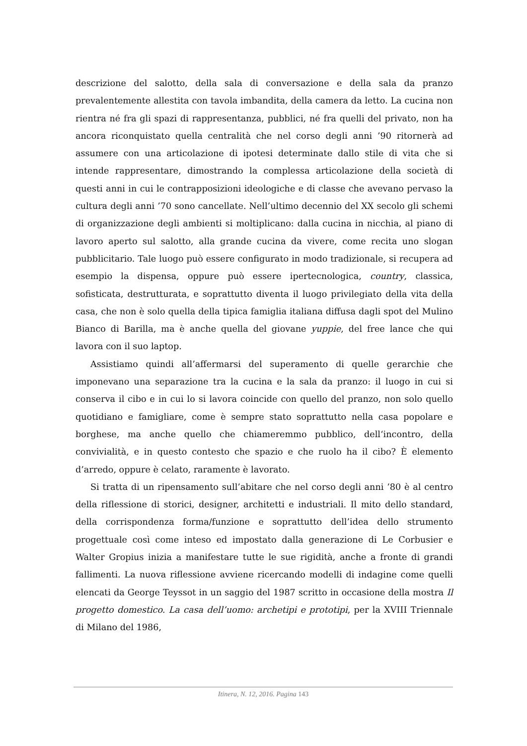descrizione del salotto, della sala di conversazione e della sala da pranzo prevalentemente allestita con tavola imbandita, della camera da letto. La cucina non rientra né fra gli spazi di rappresentanza, pubblici, né fra quelli del privato, non ha ancora riconquistato quella centralità che nel corso degli anni ’90 ritornerà ad assumere con una articolazione di ipotesi determinate dallo stile di vita che si intende rappresentare, dimostrando la complessa articolazione della società di questi anni in cui le contrapposizioni ideologiche e di classe che avevano pervaso la cultura degli anni ’70 sono cancellate. Nell’ultimo decennio del XX secolo gli schemi di organizzazione degli ambienti si moltiplicano: dalla cucina in nicchia, al piano di lavoro aperto sul salotto, alla grande cucina da vivere, come recita uno slogan pubblicitario. Tale luogo può essere configurato in modo tradizionale, si recupera ad esempio la dispensa, oppure può essere ipertecnologica, country, classica, sofisticata, destrutturata, e soprattutto diventa il luogo privilegiato della vita della casa, che non è solo quella della tipica famiglia italiana diffusa dagli spot del Mulino Bianco di Barilla, ma è anche quella del giovane yuppie, del free lance che qui lavora con il suo laptop.
Assistiamo quindi all’affermarsi del superamento di quelle gerarchie che imponevano una separazione tra la cucina e la sala da pranzo: il luogo in cui si conserva il cibo e in cui lo si lavora coincide con quello del pranzo, non solo quello quotidiano e famigliare, come è sempre stato soprattutto nella casa popolare e borghese, ma anche quello che chiameremmo pubblico, dell‘incontro, della convivialità, e in questo contesto che spazio e che ruolo ha il cibo? È elemento d’arredo, oppure è celato, raramente è lavorato.
Si tratta di un ripensamento sull’abitare che nel corso degli anni ’80 è al centro della riflessione di storici, designer, architetti e industriali. Il mito dello standard, della corrispondenza forma/funzione e soprattutto dell’idea dello strumento progettuale così come inteso ed impostato dalla generazione di Le Corbusier e Walter Gropius inizia a manifestare tutte le sue rigidità, anche a fronte di grandi fallimenti. La nuova riflessione avviene ricercando modelli di indagine come quelli elencati da George Teyssot in un saggio del 1987 scritto in occasione della mostra Il progetto domestico. La casa dell’uomo: archetipi e prototipi, per la XVIII Triennale di Milano del 1986,
Itinera, N. 12, 2016. Pagina 143